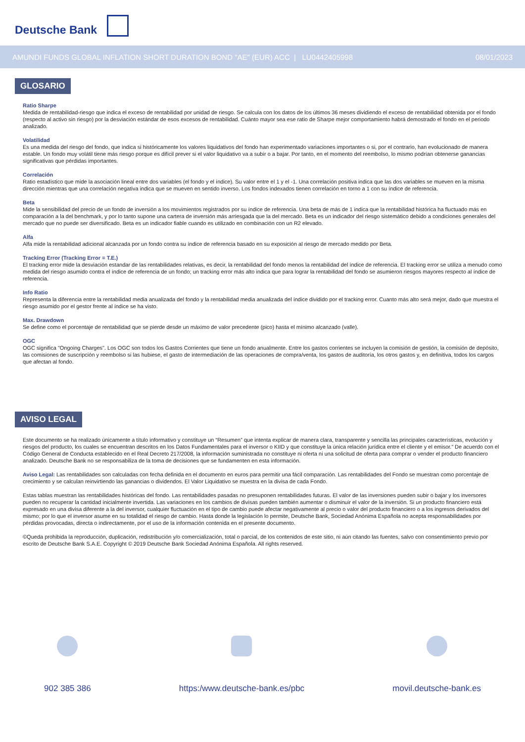Deutsche Bank
AMUNDI FUNDS GLOBAL INFLATION SHORT DURATION BOND "AE" (EUR) ACC | LU0442405998 08/01/2023
GLOSARIO
Ratio Sharpe
Medida de rentabilidad-riesgo que indica el exceso de rentabilidad por unidad de riesgo. Se calcula con los datos de los últimos 36 meses dividiendo el exceso de rentabilidad obtenida por el fondo (respecto al activo sin riesgo) por la desviación estándar de esos excesos de rentabilidad. Cuánto mayor sea ese ratio de Sharpe mejor comportamiento habrá demostrado el fondo en el periodo analizado.
Volatilidad
Es una medida del riesgo del fondo, que indica si históricamente los valores liquidativos del fondo han experimentado variaciones importantes o si, por el contrario, han evolucionado de manera estable. Un fondo muy volátil tiene más riesgo porque es difícil prever si el valor liquidativo va a subir o a bajar. Por tanto, en el momento del reembolso, lo mismo podrían obtenerse ganancias significativas que pérdidas importantes.
Correlación
Ratio estadístico que mide la asociación lineal entre dos variables (el fondo y el índice). Su valor entre el 1 y el -1. Una correlación positiva indica que las dos variables se mueven en la misma dirección mientras que una correlación negativa indica que se mueven en sentido inverso. Los fondos indexados tienen correlación en torno a 1 con su índice de referencia.
Beta
Mide la sensibilidad del precio de un fondo de inversión a los movimientos registrados por su índice de referencia. Una beta de más de 1 indica que la rentabilidad histórica ha fluctuado más en comparación a la del benchmark, y por lo tanto supone una cartera de inversión más arriesgada que la del mercado. Beta es un indicador del riesgo sistemático debido a condiciones generales del mercado que no puede ser diversificado. Beta es un indicador fiable cuando es utilizado en combinación con un R2 elevado.
Alfa
Alfa mide la rentabilidad adicional alcanzada por un fondo contra su índice de referencia basado en su exposición al riesgo de mercado medido por Beta.
Tracking Error (Tracking Error = T.E.)
El tracking error mide la desviación estandar de las rentabilidades relativas, es decir, la rentabilidad del fondo menos la rentabilidad del índice de referencia. El tracking error se utiliza a menudo como medida del riesgo asumido contra el índice de referencia de un fondo; un tracking error más alto indica que para lograr la rentabilidad del fondo se asumieron riesgos mayores respecto al índice de referencia.
Info Ratio
Representa la diferencia entre la rentabilidad media anualizada del fondo y la rentabilidad media anualizada del índice dividido por el tracking error. Cuanto más alto será mejor, dado que muestra el riesgo asumido por el gestor frente al índice se ha visto.
Max. Drawdown
Se define como el porcentaje de rentabilidad que se pierde desde un máximo de valor precedente (pico) hasta el mínimo alcanzado (valle).
OGC
OGC significa "Ongoing Charges". Los OGC son todos los Gastos Corrientes que tiene un fondo anualmente. Entre los gastos corrientes se incluyen la comisión de gestión, la comisión de depósito, las comisiones de suscripción y reembolso si las hubiese, el gasto de intermediación de las operaciones de compra/venta, los gastos de auditoría, los otros gastos y, en definitiva, todos los cargos que afectan al fondo.
AVISO LEGAL
Este documento se ha realizado únicamente a título informativo y constituye un “Resumen” que intenta explicar de manera clara, transparente y sencilla las principales características, evolución y riesgos del producto, los cuales se encuentran descritos en los Datos Fundamentales para el inversor o KIID y que constituye la única relación jurídica entre el cliente y el emisor.” De acuerdo con el Código General de Conducta establecido en el Real Decreto 217/2008, la información suministrada no constituye ni oferta ni una solicitud de oferta para comprar o vender el producto financiero analizado. Deutsche Bank no se responsabiliza de la toma de decisiones que se fundamenten en esta información.
Aviso Legal: Las rentabilidades son calculadas con fecha definida en el documento en euros para permitir una fácil comparación. Las rentabilidades del Fondo se muestran como porcentaje de crecimiento y se calculan reinvirtiendo las ganancias o dividendos. El Valor Liquidativo se muestra en la divisa de cada Fondo.
Estas tablas muestran las rentabilidades históricas del fondo. Las rentabilidades pasadas no presuponen rentabilidades futuras. El valor de las inversiones pueden subir o bajar y los inversores pueden no recuperar la cantidad inicialmente invertida. Las variaciones en los cambios de divisas pueden también aumentar o disminuir el valor de la inversión. Si un producto financiero está expresado en una divisa diferente a la del inversor, cualquier fluctuación en el tipo de cambio puede afectar negativamente al precio o valor del producto financiero o a los ingresos derivados del mismo; por lo que el inversor asume en su totalidad el riesgo de cambio. Hasta donde la legislación lo permite, Deutsche Bank, Sociedad Anónima Española no acepta responsabilidades por pérdidas provocadas, directa o indirectamente, por el uso de la información contenida en el presente documento.
©Queda prohibida la reproducción, duplicación, redistribución y/o comercialización, total o parcial, de los contenidos de este sitio, ni aún citando las fuentes, salvo con consentimiento previo por escrito de Deutsche Bank S.A.E. Copyright © 2019 Deutsche Bank Sociedad Anónima Española. All rights reserved.
902 385 386 https:/www.deutsche-bank.es/pbc
movil.deutsche-bank.es